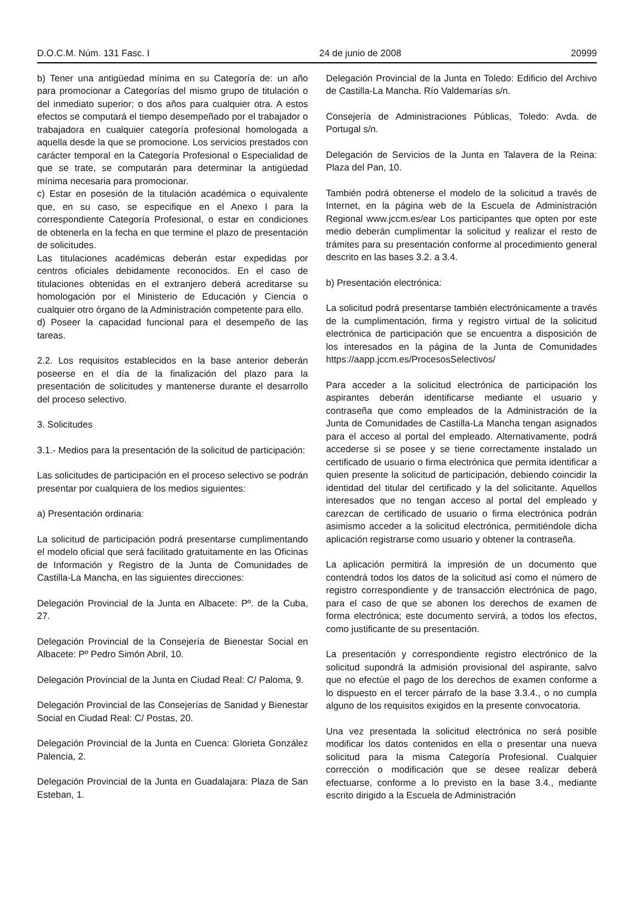D.O.C.M. Núm. 131 Fasc. I 24 de junio de 2008 20999
b) Tener una antigüedad mínima en su Categoría de: un año para promocionar a Categorías del mismo grupo de titulación o del inmediato superior; o dos años para cualquier otra. A estos efectos se computará el tiempo desempeñado por el trabajador o trabajadora en cualquier categoría profesional homologada a aquella desde la que se promocione. Los servicios prestados con carácter temporal en la Categoría Profesional o Especialidad de que se trate, se computarán para determinar la antigüedad mínima necesaria para promocionar.
c) Estar en posesión de la titulación académica o equivalente que, en su caso, se especifique en el Anexo I para la correspondiente Categoría Profesional, o estar en condiciones de obtenerla en la fecha en que termine el plazo de presentación de solicitudes.
Las titulaciones académicas deberán estar expedidas por centros oficiales debidamente reconocidos. En el caso de titulaciones obtenidas en el extranjero deberá acreditarse su homologación por el Ministerio de Educación y Ciencia o cualquier otro órgano de la Administración competente para ello.
d) Poseer la capacidad funcional para el desempeño de las tareas.
2.2. Los requisitos establecidos en la base anterior deberán poseerse en el día de la finalización del plazo para la presentación de solicitudes y mantenerse durante el desarrollo del proceso selectivo.
3. Solicitudes
3.1.- Medios para la presentación de la solicitud de participación:
Las solicitudes de participación en el proceso selectivo se podrán presentar por cualquiera de los medios siguientes:
a) Presentación ordinaria:
La solicitud de participación podrá presentarse cumplimentando el modelo oficial que será facilitado gratuitamente en las Oficinas de Información y Registro de la Junta de Comunidades de Castilla-La Mancha, en las siguientes direcciones:
Delegación Provincial de la Junta en Albacete: Pº. de la Cuba, 27.
Delegación Provincial de la Consejería de Bienestar Social en Albacete: Pº Pedro Simón Abril, 10.
Delegación Provincial de la Junta en Ciudad Real: C/ Paloma, 9.
Delegación Provincial de las Consejerías de Sanidad y Bienestar Social en Ciudad Real: C/ Postas, 20.
Delegación Provincial de la Junta en Cuenca: Glorieta González Palencia, 2.
Delegación Provincial de la Junta en Guadalajara: Plaza de San Esteban, 1.
Delegación Provincial de la Junta en Toledo: Edificio del Archivo de Castilla-La Mancha. Río Valdemarías s/n.
Consejería de Administraciones Públicas, Toledo: Avda. de Portugal s/n.
Delegación de Servicios de la Junta en Talavera de la Reina: Plaza del Pan, 10.
También podrá obtenerse el modelo de la solicitud a través de Internet, en la página web de la Escuela de Administración Regional www.jccm.es/ear Los participantes que opten por este medio deberán cumplimentar la solicitud y realizar el resto de trámites para su presentación conforme al procedimiento general descrito en las bases 3.2. a 3.4.
b) Presentación electrónica:
La solicitud podrá presentarse también electrónicamente a través de la cumplimentación, firma y registro virtual de la solicitud electrónica de participación que se encuentra a disposición de los interesados en la página de la Junta de Comunidades https://aapp.jccm.es/ProcesosSelectivos/
Para acceder a la solicitud electrónica de participación los aspirantes deberán identificarse mediante el usuario y contraseña que como empleados de la Administración de la Junta de Comunidades de Castilla-La Mancha tengan asignados para el acceso al portal del empleado. Alternativamente, podrá accederse si se posee y se tiene correctamente instalado un certificado de usuario o firma electrónica que permita identificar a quien presente la solicitud de participación, debiendo coincidir la identidad del titular del certificado y la del solicitante. Aquellos interesados que no tengan acceso al portal del empleado y carezcan de certificado de usuario o firma electrónica podrán asimismo acceder a la solicitud electrónica, permitiéndole dicha aplicación registrarse como usuario y obtener la contraseña.
La aplicación permitirá la impresión de un documento que contendrá todos los datos de la solicitud así como el número de registro correspondiente y de transacción electrónica de pago, para el caso de que se abonen los derechos de examen de forma electrónica; este documento servirá, a todos los efectos, como justificante de su presentación.
La presentación y correspondiente registro electrónico de la solicitud supondrá la admisión provisional del aspirante, salvo que no efectúe el pago de los derechos de examen conforme a lo dispuesto en el tercer párrafo de la base 3.3.4., o no cumpla alguno de los requisitos exigidos en la presente convocatoria.
Una vez presentada la solicitud electrónica no será posible modificar los datos contenidos en ella o presentar una nueva solicitud para la misma Categoría Profesional. Cualquier corrección o modificación que se desee realizar deberá efectuarse, conforme a lo previsto en la base 3.4., mediante escrito dirigido a la Escuela de Administración